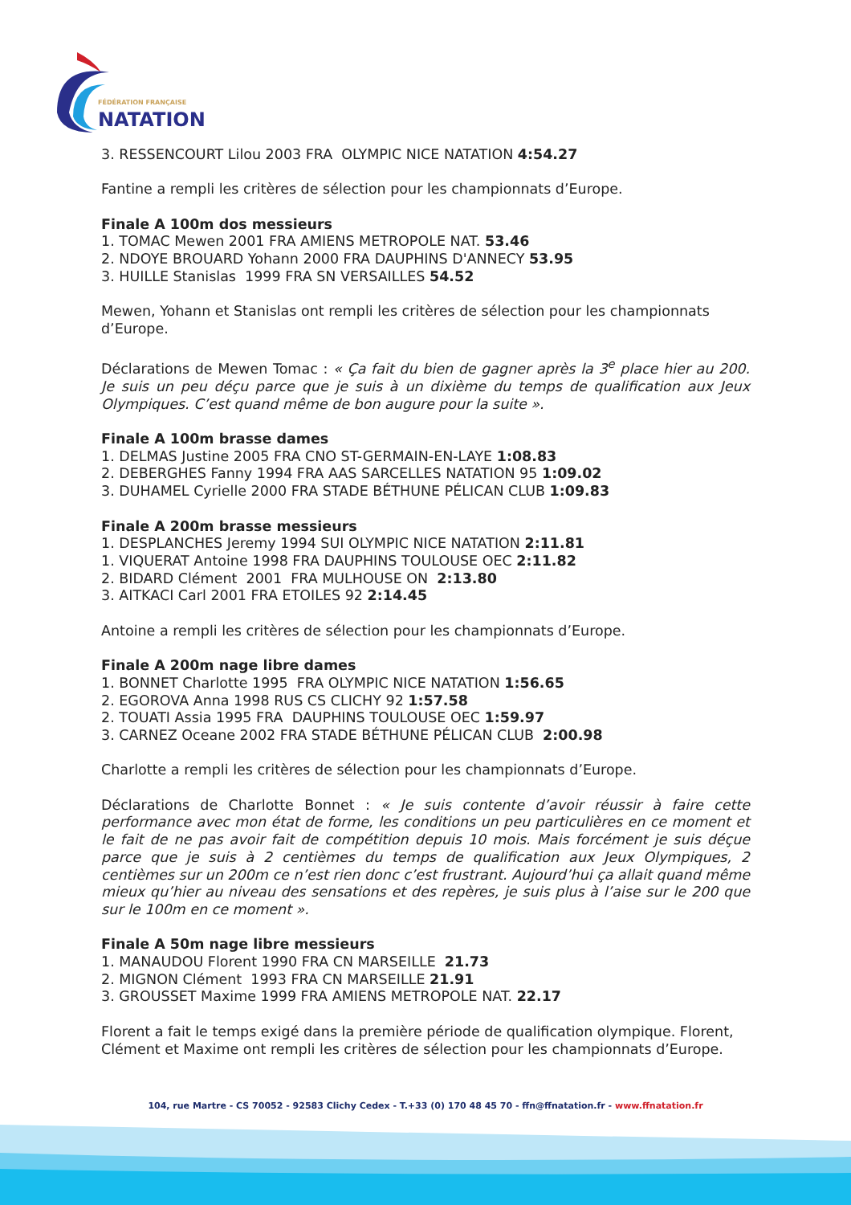FÉDÉRATION FRANÇAISE
NATATION
3. RESSENCOURT Lilou 2003 FRA OLYMPIC NICE NATATION 4:54.27
Fantine a rempli les critères de sélection pour les championnats d’Europe.
Finale A 100m dos messieurs
1. TOMAC Mewen 2001 FRA AMIENS METROPOLE NAT. 53.46
2. NDOYE BROUARD Yohann 2000 FRA DAUPHINS D'ANNECY 53.95
3. HUILLE Stanislas 1999 FRA SN VERSAILLES 54.52
Mewen, Yohann et Stanislas ont rempli les critères de sélection pour les championnats d’Europe.
Déclarations de Mewen Tomac : « Ça fait du bien de gagner après la 3<sup>e</sup> place hier au 200. Je suis un peu déçu parce que je suis à un dixième du temps de qualification aux Jeux Olympiques. C’est quand même de bon augure pour la suite ».
Finale A 100m brasse dames
1. DELMAS Justine 2005 FRA CNO ST-GERMAIN-EN-LAYE 1:08.83
2. DEBERGHES Fanny 1994 FRA AAS SARCELLES NATATION 95 1:09.02
3. DUHAMEL Cyrielle 2000 FRA STADE BÉTHUNE PÉLICAN CLUB 1:09.83
Finale A 200m brasse messieurs
1. DESPLANCHES Jeremy 1994 SUI OLYMPIC NICE NATATION 2:11.81
1. VIQUERAT Antoine 1998 FRA DAUPHINS TOULOUSE OEC 2:11.82
2. BIDARD Clément 2001 FRA MULHOUSE ON 2:13.80
3. AITKACI Carl 2001 FRA ETOILES 92 2:14.45
Antoine a rempli les critères de sélection pour les championnats d’Europe.
Finale A 200m nage libre dames
1. BONNET Charlotte 1995 FRA OLYMPIC NICE NATATION 1:56.65
2. EGOROVA Anna 1998 RUS CS CLICHY 92 1:57.58
2. TOUATI Assia 1995 FRA DAUPHINS TOULOUSE OEC 1:59.97
3. CARNEZ Oceane 2002 FRA STADE BÉTHUNE PÉLICAN CLUB 2:00.98
Charlotte a rempli les critères de sélection pour les championnats d’Europe.
Déclarations de Charlotte Bonnet : « Je suis contente d’avoir réussir à faire cette performance avec mon état de forme, les conditions un peu particulières en ce moment et le fait de ne pas avoir fait de compétition depuis 10 mois. Mais forcément je suis déçue parce que je suis à 2 centièmes du temps de qualification aux Jeux Olympiques, 2 centièmes sur un 200m ce n’est rien donc c’est frustrant. Aujourd’hui ça allait quand même mieux qu’hier au niveau des sensations et des repères, je suis plus à l’aise sur le 200 que sur le 100m en ce moment ».
Finale A 50m nage libre messieurs
1. MANAUDOU Florent 1990 FRA CN MARSEILLE 21.73
2. MIGNON Clément 1993 FRA CN MARSEILLE 21.91
3. GROUSSET Maxime 1999 FRA AMIENS METROPOLE NAT. 22.17
Florent a fait le temps exigé dans la première période de qualification olympique. Florent, Clément et Maxime ont rempli les critères de sélection pour les championnats d’Europe.
104, rue Martre - CS 70052 - 92583 Clichy Cedex - T.+33 (0) 170 48 45 70 - ffn@ffnatation.fr - www.ffnatation.fr